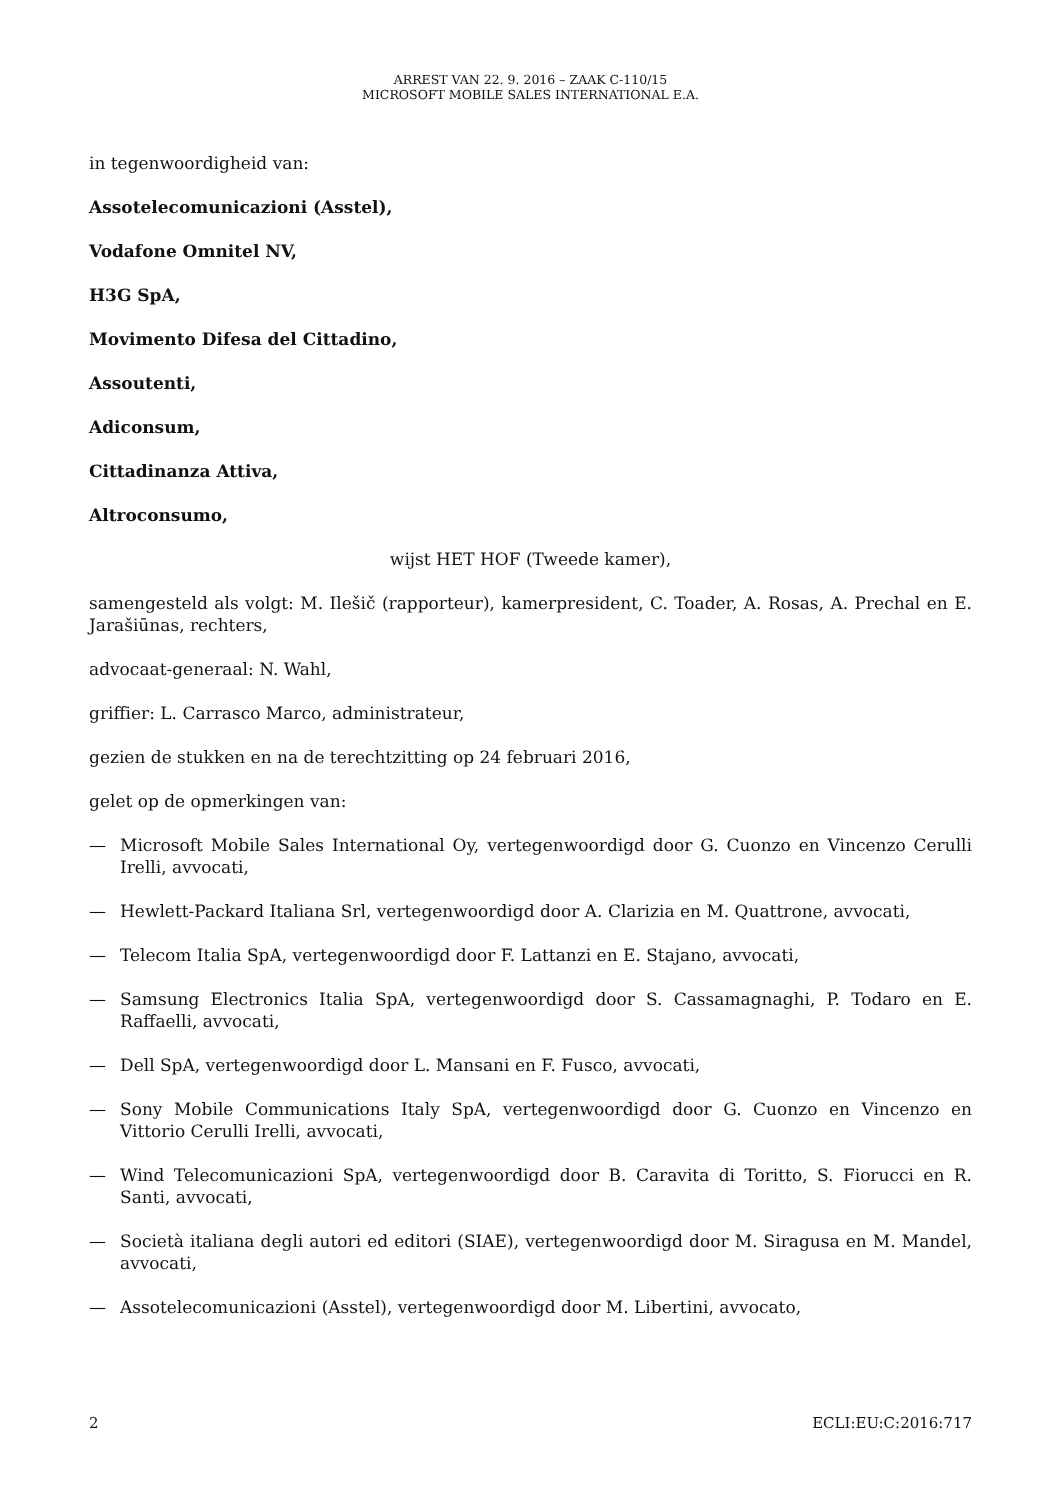ARREST VAN 22. 9. 2016 – ZAAK C-110/15
MICROSOFT MOBILE SALES INTERNATIONAL E.A.
in tegenwoordigheid van:
Assotelecomunicazioni (Asstel),
Vodafone Omnitel NV,
H3G SpA,
Movimento Difesa del Cittadino,
Assoutenti,
Adiconsum,
Cittadinanza Attiva,
Altroconsumo,
wijst HET HOF (Tweede kamer),
samengesteld als volgt: M. Ilešič (rapporteur), kamerpresident, C. Toader, A. Rosas, A. Prechal en E. Jarašiūnas, rechters,
advocaat-generaal: N. Wahl,
griffier: L. Carrasco Marco, administrateur,
gezien de stukken en na de terechtzitting op 24 februari 2016,
gelet op de opmerkingen van:
— Microsoft Mobile Sales International Oy, vertegenwoordigd door G. Cuonzo en Vincenzo Cerulli Irelli, avvocati,
— Hewlett-Packard Italiana Srl, vertegenwoordigd door A. Clarizia en M. Quattrone, avvocati,
— Telecom Italia SpA, vertegenwoordigd door F. Lattanzi en E. Stajano, avvocati,
— Samsung Electronics Italia SpA, vertegenwoordigd door S. Cassamagnaghi, P. Todaro en E. Raffaelli, avvocati,
— Dell SpA, vertegenwoordigd door L. Mansani en F. Fusco, avvocati,
— Sony Mobile Communications Italy SpA, vertegenwoordigd door G. Cuonzo en Vincenzo en Vittorio Cerulli Irelli, avvocati,
— Wind Telecomunicazioni SpA, vertegenwoordigd door B. Caravita di Toritto, S. Fiorucci en R. Santi, avvocati,
— Società italiana degli autori ed editori (SIAE), vertegenwoordigd door M. Siragusa en M. Mandel, avvocati,
— Assotelecomunicazioni (Asstel), vertegenwoordigd door M. Libertini, avvocato,
2 ECLI:EU:C:2016:717